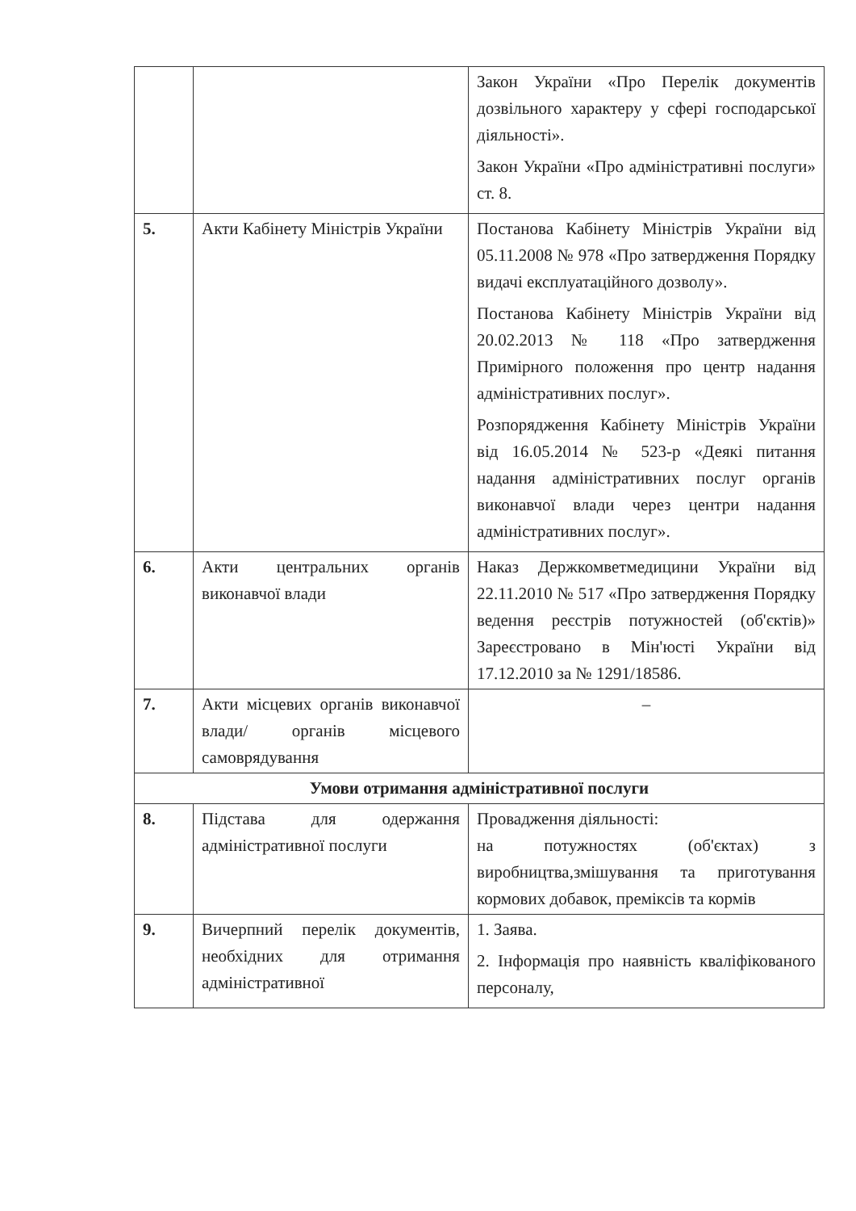| | | Закон України «Про Перелік документів дозвільного характеру у сфері господарської діяльності». Закон України «Про адміністративні послуги» ст. 8. |
| 5. | Акти Кабінету Міністрів України | Постанова Кабінету Міністрів України від 05.11.2008 № 978 «Про затвердження Порядку видачі експлуатаційного дозволу». Постанова Кабінету Міністрів України від 20.02.2013 № 118 «Про затвердження Примірного положення про центр надання адміністративних послуг». Розпорядження Кабінету Міністрів України від 16.05.2014 № 523-р «Деякі питання надання адміністративних послуг органів виконавчої влади через центри надання адміністративних послуг». |
| 6. | Акти центральних органів виконавчої влади | Наказ Держкомветмедицини України від 22.11.2010 № 517 «Про затвердження Порядку ведення реєстрів потужностей (об'єктів)» Зареєстровано в Мін'юсті України від 17.12.2010 за № 1291/18586. |
| 7. | Акти місцевих органів виконавчої влади/ органів місцевого самоврядування | – |
| Умови отримання адміністративної послуги | | |
| 8. | Підстава для одержання адміністративної послуги | Провадження діяльності: на потужностях (об'єктах) з виробництва,змішування та приготування кормових добавок, преміксів та кормів |
| 9. | Вичерпний перелік документів, необхідних для отримання адміністративної | 1. Заява. 2. Інформація про наявність кваліфікованого персоналу, |